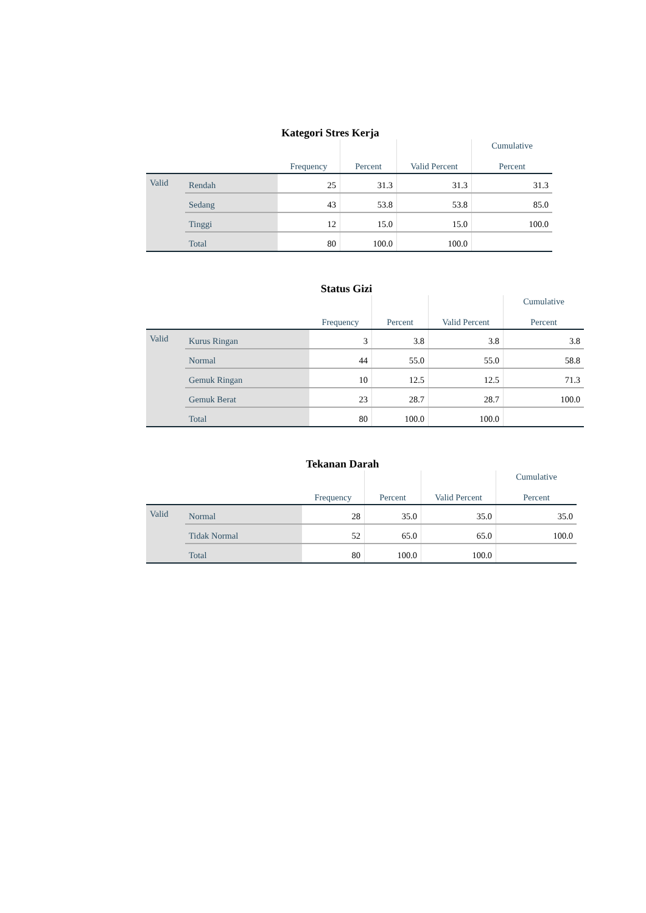Kategori Stres Kerja
| | | Frequency | Percent | Valid Percent | Cumulative Percent |
| --- | --- | --- | --- | --- | --- |
| Valid | Rendah | 25 | 31.3 | 31.3 | 31.3 |
| | Sedang | 43 | 53.8 | 53.8 | 85.0 |
| | Tinggi | 12 | 15.0 | 15.0 | 100.0 |
| | Total | 80 | 100.0 | 100.0 | |
Status Gizi
| | | Frequency | Percent | Valid Percent | Cumulative Percent |
| --- | --- | --- | --- | --- | --- |
| Valid | Kurus Ringan | 3 | 3.8 | 3.8 | 3.8 |
| | Normal | 44 | 55.0 | 55.0 | 58.8 |
| | Gemuk Ringan | 10 | 12.5 | 12.5 | 71.3 |
| | Gemuk Berat | 23 | 28.7 | 28.7 | 100.0 |
| | Total | 80 | 100.0 | 100.0 | |
Tekanan Darah
| | | Frequency | Percent | Valid Percent | Cumulative Percent |
| --- | --- | --- | --- | --- | --- |
| Valid | Normal | 28 | 35.0 | 35.0 | 35.0 |
| | Tidak Normal | 52 | 65.0 | 65.0 | 100.0 |
| | Total | 80 | 100.0 | 100.0 | |